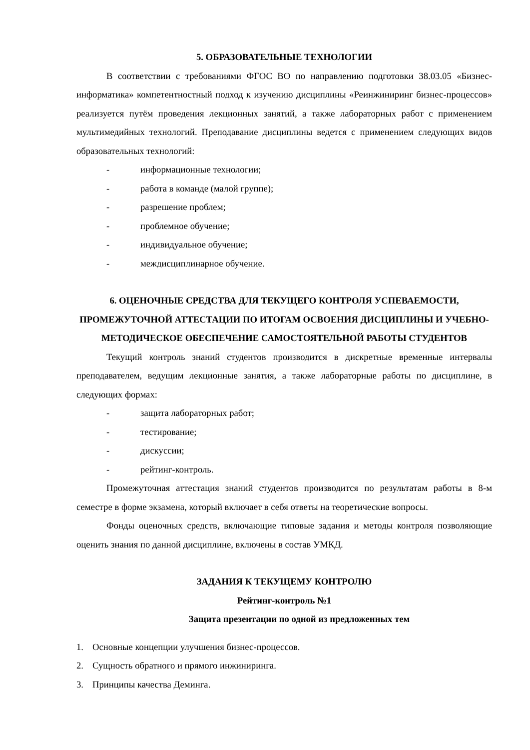5. ОБРАЗОВАТЕЛЬНЫЕ ТЕХНОЛОГИИ
В соответствии с требованиями ФГОС ВО по направлению подготовки 38.03.05 «Бизнес-информатика» компетентностный подход к изучению дисциплины «Реинжиниринг бизнес-процессов» реализуется путём проведения лекционных занятий, а также лабораторных работ с применением мультимедийных технологий. Преподавание дисциплины ведется с применением следующих видов образовательных технологий:
- информационные технологии;
- работа в команде (малой группе);
- разрешение проблем;
- проблемное обучение;
- индивидуальное обучение;
- междисциплинарное обучение.
6. ОЦЕНОЧНЫЕ СРЕДСТВА ДЛЯ ТЕКУЩЕГО КОНТРОЛЯ УСПЕВАЕМОСТИ, ПРОМЕЖУТОЧНОЙ АТТЕСТАЦИИ ПО ИТОГАМ ОСВОЕНИЯ ДИСЦИПЛИНЫ И УЧЕБНО-МЕТОДИЧЕСКОЕ ОБЕСПЕЧЕНИЕ САМОСТОЯТЕЛЬНОЙ РАБОТЫ СТУДЕНТОВ
Текущий контроль знаний студентов производится в дискретные временные интервалы преподавателем, ведущим лекционные занятия, а также лабораторные работы по дисциплине, в следующих формах:
- защита лабораторных работ;
- тестирование;
- дискуссии;
- рейтинг-контроль.
Промежуточная аттестация знаний студентов производится по результатам работы в 8-м семестре в форме экзамена, который включает в себя ответы на теоретические вопросы.
Фонды оценочных средств, включающие типовые задания и методы контроля позволяющие оценить знания по данной дисциплине, включены в состав УМКД.
ЗАДАНИЯ К ТЕКУЩЕМУ КОНТРОЛЮ
Рейтинг-контроль №1
Защита презентации по одной из предложенных тем
1. Основные концепции улучшения бизнес-процессов.
2. Сущность обратного и прямого инжиниринга.
3. Принципы качества Деминга.